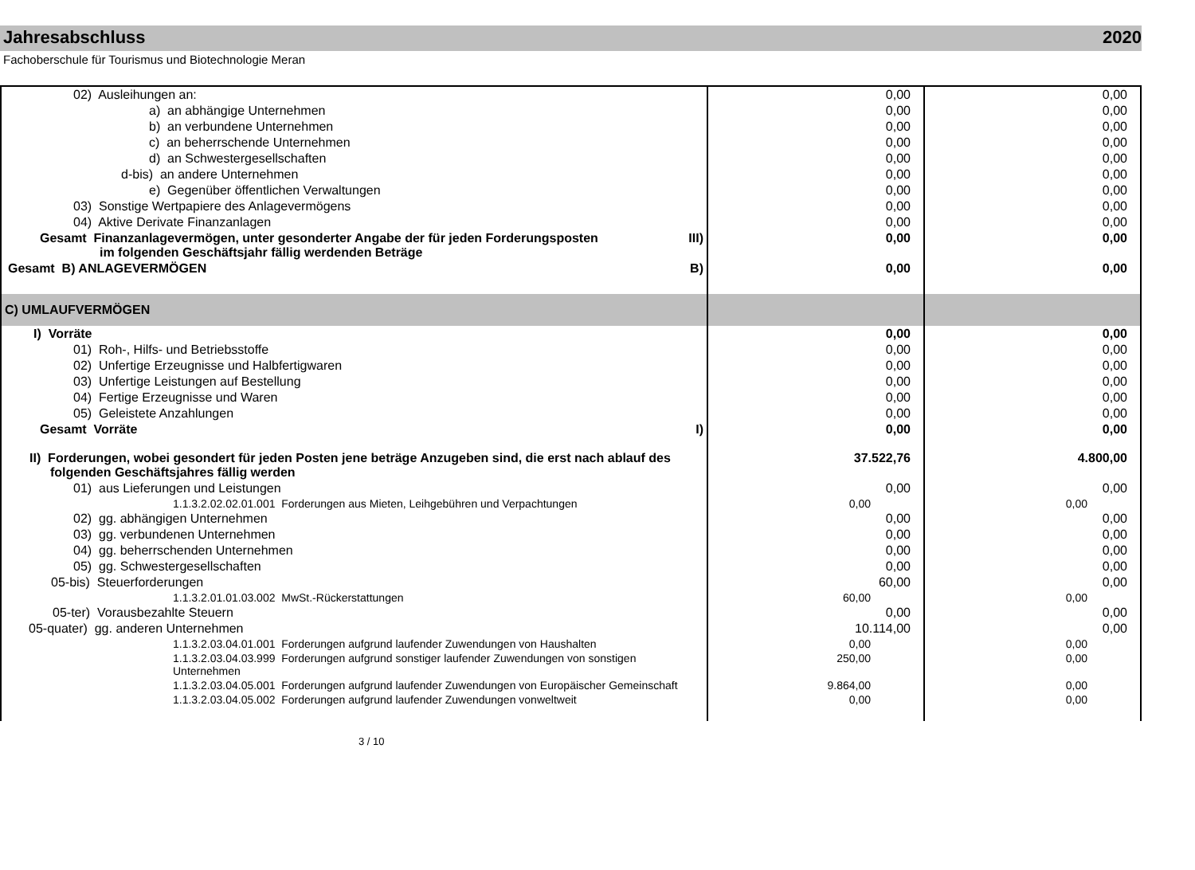Jahresabschluss 2020
Fachoberschule für Tourismus und Biotechnologie Meran
| 02) Ausleihungen an: | 0,00 | 0,00 |
| a) an abhängige Unternehmen | 0,00 | 0,00 |
| b) an verbundene Unternehmen | 0,00 | 0,00 |
| c) an beherrschende Unternehmen | 0,00 | 0,00 |
| d) an Schwestergesellschaften | 0,00 | 0,00 |
| d-bis) an andere Unternehmen | 0,00 | 0,00 |
| e) Gegenüber öffentlichen Verwaltungen | 0,00 | 0,00 |
| 03) Sonstige Wertpapiere des Anlagevermögens | 0,00 | 0,00 |
| 04) Aktive Derivate Finanzanlagen | 0,00 | 0,00 |
| Gesamt Finanzanlagevermögen, unter gesonderter Angabe der für jeden Forderungsposten III) im folgenden Geschäftsjahr fällig werdenden Beträge | 0,00 | 0,00 |
| Gesamt B) ANLAGEVERMÖGEN B) | 0,00 | 0,00 |
| C) UMLAUFVERMÖGEN | | |
| I) Vorräte | 0,00 | 0,00 |
| 01) Roh-, Hilfs- und Betriebsstoffe | 0,00 | 0,00 |
| 02) Unfertige Erzeugnisse und Halbfertigwaren | 0,00 | 0,00 |
| 03) Unfertige Leistungen auf Bestellung | 0,00 | 0,00 |
| 04) Fertige Erzeugnisse und Waren | 0,00 | 0,00 |
| 05) Geleistete Anzahlungen | 0,00 | 0,00 |
| Gesamt Vorräte I) | 0,00 | 0,00 |
| II) Forderungen, wobei gesondert für jeden Posten jene beträge Anzugeben sind, die erst nach ablauf des folgenden Geschäftsjahres fällig werden | 37.522,76 | 4.800,00 |
| 01) aus Lieferungen und Leistungen | 0,00 | 0,00 |
| 1.1.3.2.02.02.01.001 Forderungen aus Mieten, Leihgebühren und Verpachtungen | 0,00 | 0,00 |
| 02) gg. abhängigen Unternehmen | 0,00 | 0,00 |
| 03) gg. verbundenen Unternehmen | 0,00 | 0,00 |
| 04) gg. beherrschenden Unternehmen | 0,00 | 0,00 |
| 05) gg. Schwestergesellschaften | 0,00 | 0,00 |
| 05-bis) Steuerforderungen | 60,00 | 0,00 |
| 1.1.3.2.01.01.03.002 MwSt.-Rückerstattungen | 60,00 | 0,00 |
| 05-ter) Vorausbezahlte Steuern | 0,00 | 0,00 |
| 05-quater) gg. anderen Unternehmen | 10.114,00 | 0,00 |
| 1.1.3.2.03.04.01.001 Forderungen aufgrund laufender Zuwendungen von Haushalten | 0,00 | 0,00 |
| 1.1.3.2.03.04.03.999 Forderungen aufgrund sonstiger laufender Zuwendungen von sonstigen Unternehmen | 250,00 | 0,00 |
| 1.1.3.2.03.04.05.001 Forderungen aufgrund laufender Zuwendungen von Europäischer Gemeinschaft | 9.864,00 | 0,00 |
| 1.1.3.2.03.04.05.002 Forderungen aufgrund laufender Zuwendungen vonweltweit | 0,00 | 0,00 |
3 / 10